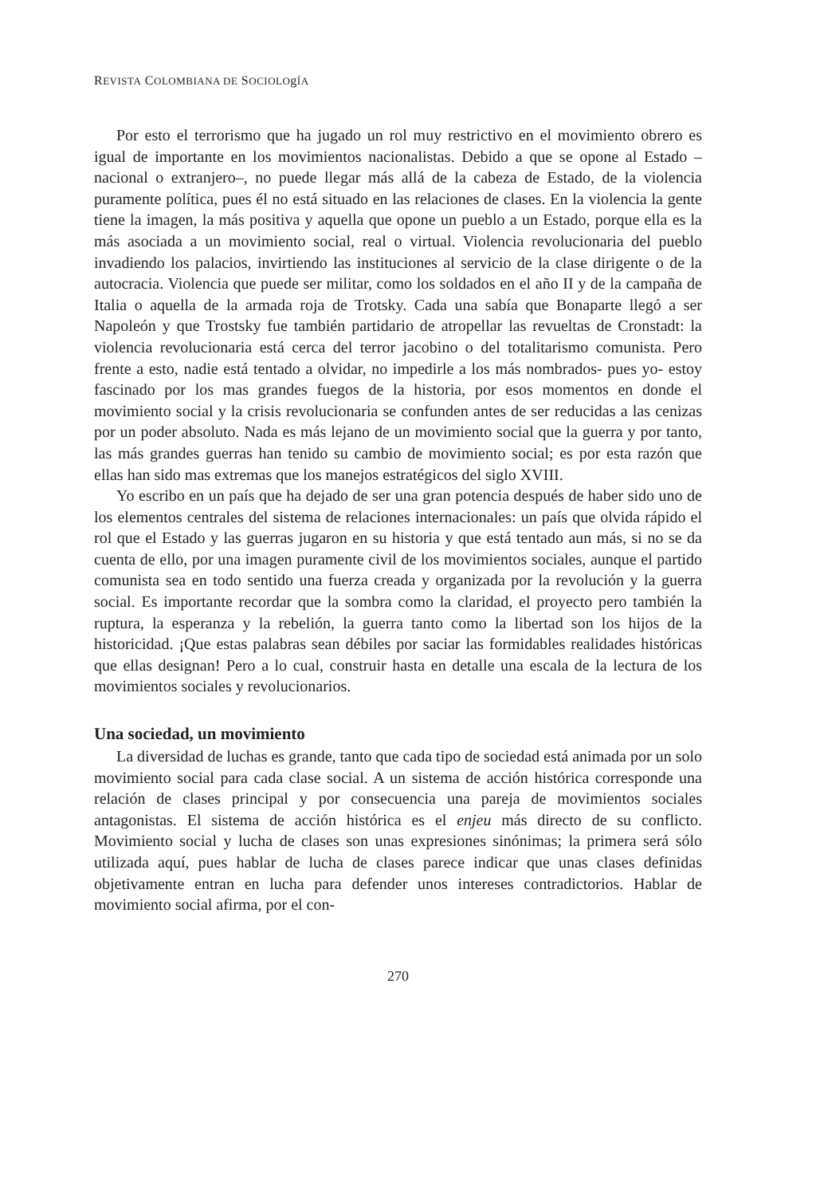REVISTA COLOMBIANA DE SOCIOLOgÍA
Por esto el terrorismo que ha jugado un rol muy restrictivo en el movimiento obrero es igual de importante en los movimientos nacionalistas. Debido a que se opone al Estado –nacional o extranjero–, no puede llegar más allá de la cabeza de Estado, de la violencia puramente política, pues él no está situado en las relaciones de clases. En la violencia la gente tiene la imagen, la más positiva y aquella que opone un pueblo a un Estado, porque ella es la más asociada a un movimiento social, real o virtual. Violencia revolucionaria del pueblo invadiendo los palacios, invirtiendo las instituciones al servicio de la clase dirigente o de la autocracia. Violencia que puede ser militar, como los soldados en el año II y de la campaña de Italia o aquella de la armada roja de Trotsky. Cada una sabía que Bonaparte llegó a ser Napoleón y que Trostsky fue también partidario de atropellar las revueltas de Cronstadt: la violencia revolucionaria está cerca del terror jacobino o del totalitarismo comunista. Pero frente a esto, nadie está tentado a olvidar, no impedirle a los más nombrados- pues yo- estoy fascinado por los mas grandes fuegos de la historia, por esos momentos en donde el movimiento social y la crisis revolucionaria se confunden antes de ser reducidas a las cenizas por un poder absoluto. Nada es más lejano de un movimiento social que la guerra y por tanto, las más grandes guerras han tenido su cambio de movimiento social; es por esta razón que ellas han sido mas extremas que los manejos estratégicos del siglo XVIII.
Yo escribo en un país que ha dejado de ser una gran potencia después de haber sido uno de los elementos centrales del sistema de relaciones internacionales: un país que olvida rápido el rol que el Estado y las guerras jugaron en su historia y que está tentado aun más, si no se da cuenta de ello, por una imagen puramente civil de los movimientos sociales, aunque el partido comunista sea en todo sentido una fuerza creada y organizada por la revolución y la guerra social. Es importante recordar que la sombra como la claridad, el proyecto pero también la ruptura, la esperanza y la rebelión, la guerra tanto como la libertad son los hijos de la historicidad. ¡Que estas palabras sean débiles por saciar las formidables realidades históricas que ellas designan! Pero a lo cual, construir hasta en detalle una escala de la lectura de los movimientos sociales y revolucionarios.
Una sociedad, un movimiento
La diversidad de luchas es grande, tanto que cada tipo de sociedad está animada por un solo movimiento social para cada clase social. A un sistema de acción histórica corresponde una relación de clases principal y por consecuencia una pareja de movimientos sociales antagonistas. El sistema de acción histórica es el enjeu más directo de su conflicto. Movimiento social y lucha de clases son unas expresiones sinónimas; la primera será sólo utilizada aquí, pues hablar de lucha de clases parece indicar que unas clases definidas objetivamente entran en lucha para defender unos intereses contradictorios. Hablar de movimiento social afirma, por el con-
270